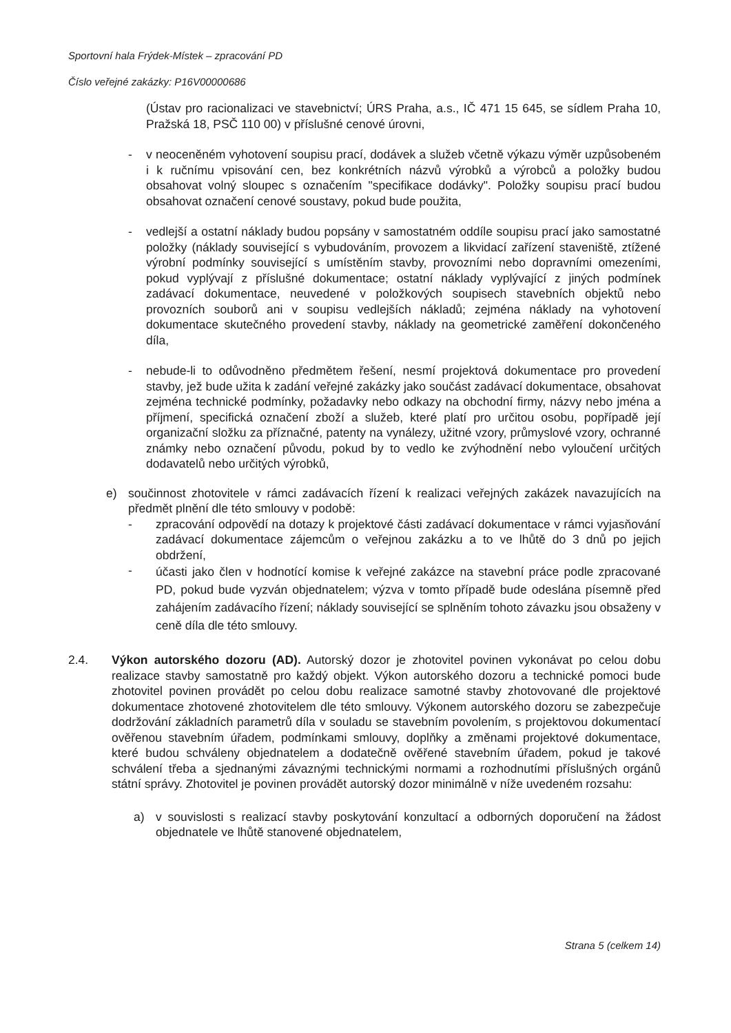Sportovní hala Frýdek-Místek – zpracování PD
Číslo veřejné zakázky: P16V00000686
(Ústav pro racionalizaci ve stavebnictví; ÚRS Praha, a.s., IČ 471 15 645, se sídlem Praha 10, Pražská 18, PSČ 110 00) v příslušné cenové úrovni,
- v neoceněném vyhotovení soupisu prací, dodávek a služeb včetně výkazu výměr uzpůsobeném i k ručnímu vpisování cen, bez konkrétních názvů výrobků a výrobců a položky budou obsahovat volný sloupec s označením "specifikace dodávky". Položky soupisu prací budou obsahovat označení cenové soustavy, pokud bude použita,
- vedlejší a ostatní náklady budou popsány v samostatném oddíle soupisu prací jako samostatné položky (náklady související s vybudováním, provozem a likvidací zařízení staveniště, ztížené výrobní podmínky související s umístěním stavby, provozními nebo dopravními omezeními, pokud vyplývají z příslušné dokumentace; ostatní náklady vyplývající z jiných podmínek zadávací dokumentace, neuvedené v položkových soupisech stavebních objektů nebo provozních souborů ani v soupisu vedlejších nákladů; zejména náklady na vyhotovení dokumentace skutečného provedení stavby, náklady na geometrické zaměření dokončeného díla,
- nebude-li to odůvodněno předmětem řešení, nesmí projektová dokumentace pro provedení stavby, jež bude užita k zadání veřejné zakázky jako součást zadávací dokumentace, obsahovat zejména technické podmínky, požadavky nebo odkazy na obchodní firmy, názvy nebo jména a příjmení, specifická označení zboží a služeb, které platí pro určitou osobu, popřípadě její organizační složku za příznačné, patenty na vynálezy, užitné vzory, průmyslové vzory, ochranné známky nebo označení původu, pokud by to vedlo ke zvýhodnění nebo vyloučení určitých dodavatelů nebo určitých výrobků,
e) součinnost zhotovitele v rámci zadávacích řízení k realizaci veřejných zakázek navazujících na předmět plnění dle této smlouvy v podobě:
- zpracování odpovědí na dotazy k projektové části zadávací dokumentace v rámci vyjasňování zadávací dokumentace zájemcům o veřejnou zakázku a to ve lhůtě do 3 dnů po jejich obdržení,
-
účasti jako člen v hodnotící komise k veřejné zakázce na stavební práce podle zpracované PD, pokud bude vyzván objednatelem; výzva v tomto případě bude odeslána písemně před zahájením zadávacího řízení; náklady související se splněním tohoto závazku jsou obsaženy v ceně díla dle této smlouvy.
2.4. Výkon autorského dozoru (AD). Autorský dozor je zhotovitel povinen vykonávat po celou dobu realizace stavby samostatně pro každý objekt. Výkon autorského dozoru a technické pomoci bude zhotovitel povinen provádět po celou dobu realizace samotné stavby zhotovované dle projektové dokumentace zhotovené zhotovitelem dle této smlouvy. Výkonem autorského dozoru se zabezpečuje dodržování základních parametrů díla v souladu se stavebním povolením, s projektovou dokumentací ověřenou stavebním úřadem, podmínkami smlouvy, doplňky a změnami projektové dokumentace, které budou schváleny objednatelem a dodatečně ověřené stavebním úřadem, pokud je takové schválení třeba a sjednanými závaznými technickými normami a rozhodnutími příslušných orgánů státní správy. Zhotovitel je povinen provádět autorský dozor minimálně v níže uvedeném rozsahu:
a) v souvislosti s realizací stavby poskytování konzultací a odborných doporučení na žádost objednatele ve lhůtě stanovené objednatelem,
Strana 5 (celkem 14)